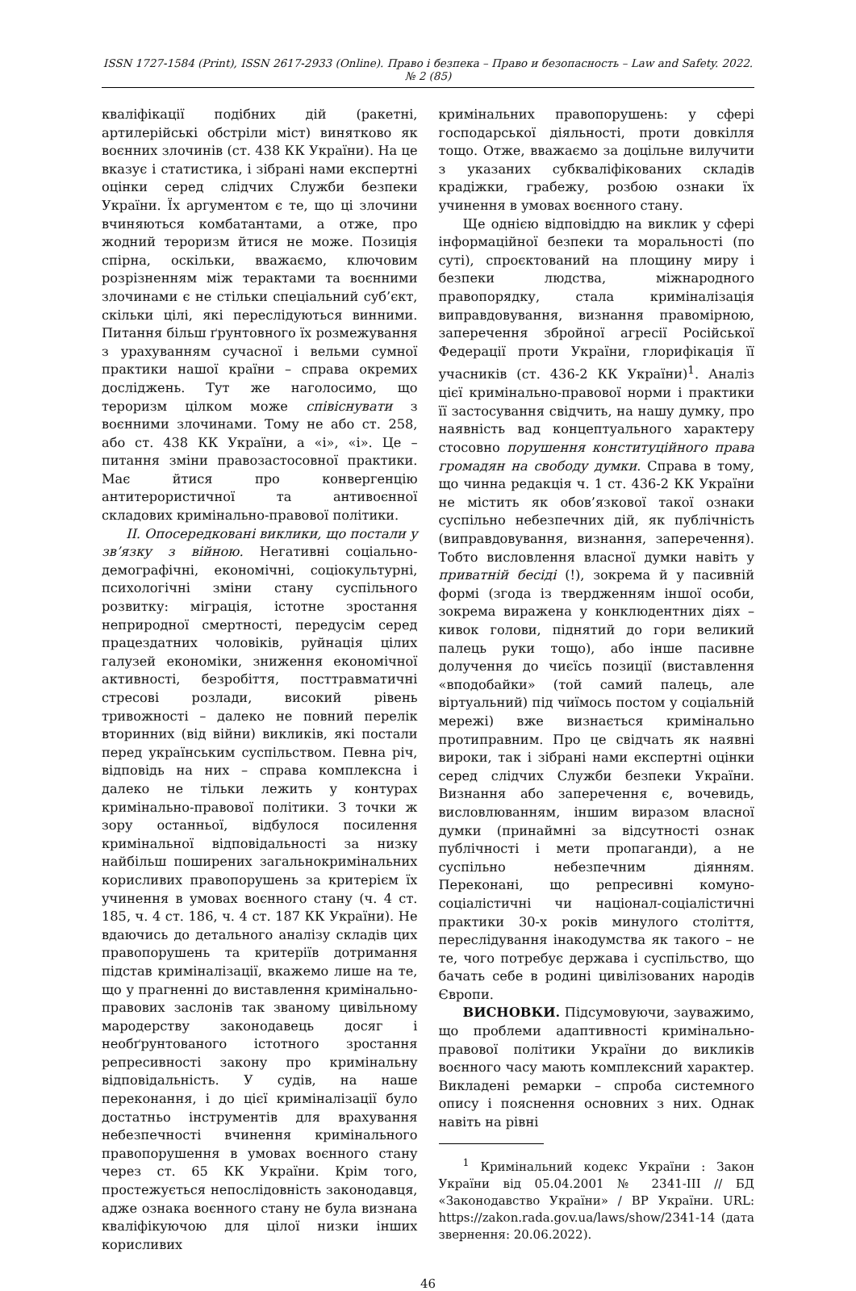ISSN 1727-1584 (Print), ISSN 2617-2933 (Online). Право і безпека – Право и безопасность – Law and Safety. 2022. № 2 (85)
кваліфікації подібних дій (ракетні, артилерійські обстріли міст) винятково як воєнних злочинів (ст. 438 КК України). На це вказує і статистика, і зібрані нами експертні оцінки серед слідчих Служби безпеки України. Їх аргументом є те, що ці злочини вчиняються комбатантами, а отже, про жодний тероризм йтися не може. Позиція спірна, оскільки, вважаємо, ключовим розрізненням між терактами та воєнними злочинами є не стільки спеціальний суб’єкт, скільки цілі, які переслідуються винними. Питання більш ґрунтовного їх розмежування з урахуванням сучасної і вельми сумної практики нашої країни – справа окремих досліджень. Тут же наголосимо, що тероризм цілком може співіснувати з воєнними злочинами. Тому не або ст. 258, або ст. 438 КК України, а «і», «і». Це – питання зміни правозастосовної практики. Має йтися про конвергенцію антитерористичної та антивоєнної складових кримінально-правової політики.
ІІ. Опосередковані виклики, що постали у зв’язку з війною. Негативні соціально-демографічні, економічні, соціокультурні, психологічні зміни стану суспільного розвитку: міграція, істотне зростання неприродної смертності, передусім серед працездатних чоловіків, руйнація цілих галузей економіки, зниження економічної активності, безробіття, посттравматичні стресові розлади, високий рівень тривожності – далеко не повний перелік вторинних (від війни) викликів, які постали перед українським суспільством. Певна річ, відповідь на них – справа комплексна і далеко не тільки лежить у контурах кримінально-правової політики. З точки ж зору останньої, відбулося посилення кримінальної відповідальності за низку найбільш поширених загальнокримінальних корисливих правопорушень за критерієм їх учинення в умовах воєнного стану (ч. 4 ст. 185, ч. 4 ст. 186, ч. 4 ст. 187 КК України). Не вдаючись до детального аналізу складів цих правопорушень та критеріїв дотримання підстав криміналізації, вкажемо лише на те, що у прагненні до виставлення кримінально-правових заслонів так званому цивільному мародерству законодавець досяг і необґрунтованого істотного зростання репресивності закону про кримінальну відповідальність. У судів, на наше переконання, і до цієї криміналізації було достатньо інструментів для врахування небезпечності вчинення кримінального правопорушення в умовах воєнного стану через ст. 65 КК України. Крім того, простежується непослідовність законодавця, адже ознака воєнного стану не була визнана кваліфікуючою для цілої низки інших корисливих
кримінальних правопорушень: у сфері господарської діяльності, проти довкілля тощо. Отже, вважаємо за доцільне вилучити з указаних субкваліфікованих складів крадіжки, грабежу, розбою ознаки їх учинення в умовах воєнного стану.
Ще однією відповіддю на виклик у сфері інформаційної безпеки та моральності (по суті), спроєктований на площину миру і безпеки людства, міжнародного правопорядку, стала криміналізація виправдовування, визнання правомірною, заперечення збройної агресії Російської Федерації проти України, глорифікація її учасників (ст. 436-2 КК України)<sup>1</sup>. Аналіз цієї кримінально-правової норми і практики її застосування свідчить, на нашу думку, про наявність вад концептуального характеру стосовно порушення конституційного права громадян на свободу думки. Справа в тому, що чинна редакція ч. 1 ст. 436-2 КК України не містить як обов’язкової такої ознаки суспільно небезпечних дій, як публічність (виправдовування, визнання, заперечення). Тобто висловлення власної думки навіть у приватній бесіді (!), зокрема й у пасивній формі (згода із твердженням іншої особи, зокрема виражена у конклюдентних діях – кивок голови, піднятий до гори великий палець руки тощо), або інше пасивне долучення до чиєїсь позиції (виставлення «вподобайки» (той самий палець, але віртуальний) під чиїмось постом у соціальній мережі) вже визнається кримінально протиправним. Про це свідчать як наявні вироки, так і зібрані нами експертні оцінки серед слідчих Служби безпеки України. Визнання або заперечення є, вочевидь, висловлюванням, іншим виразом власної думки (принаймні за відсутності ознак публічності і мети пропаганди), а не суспільно небезпечним діянням. Переконані, що репресивні комуно-соціалістичні чи націонал-соціалістичні практики 30-х років минулого століття, переслідування інакодумства як такого – не те, чого потребує держава і суспільство, що бачать себе в родині цивілізованих народів Європи.
ВИСНОВКИ. Підсумовуючи, зауважимо, що проблеми адаптивності кримінально-правової політики України до викликів воєнного часу мають комплексний характер. Викладені ремарки – спроба системного опису і пояснення основних з них. Однак навіть на рівні
<sup>1</sup> Кримінальний кодекс України : Закон України від 05.04.2001 № 2341-III // БД «Законодавство України» / ВР України. URL: https://zakon.rada.gov.ua/laws/show/2341-14 (дата звернення: 20.06.2022).
46